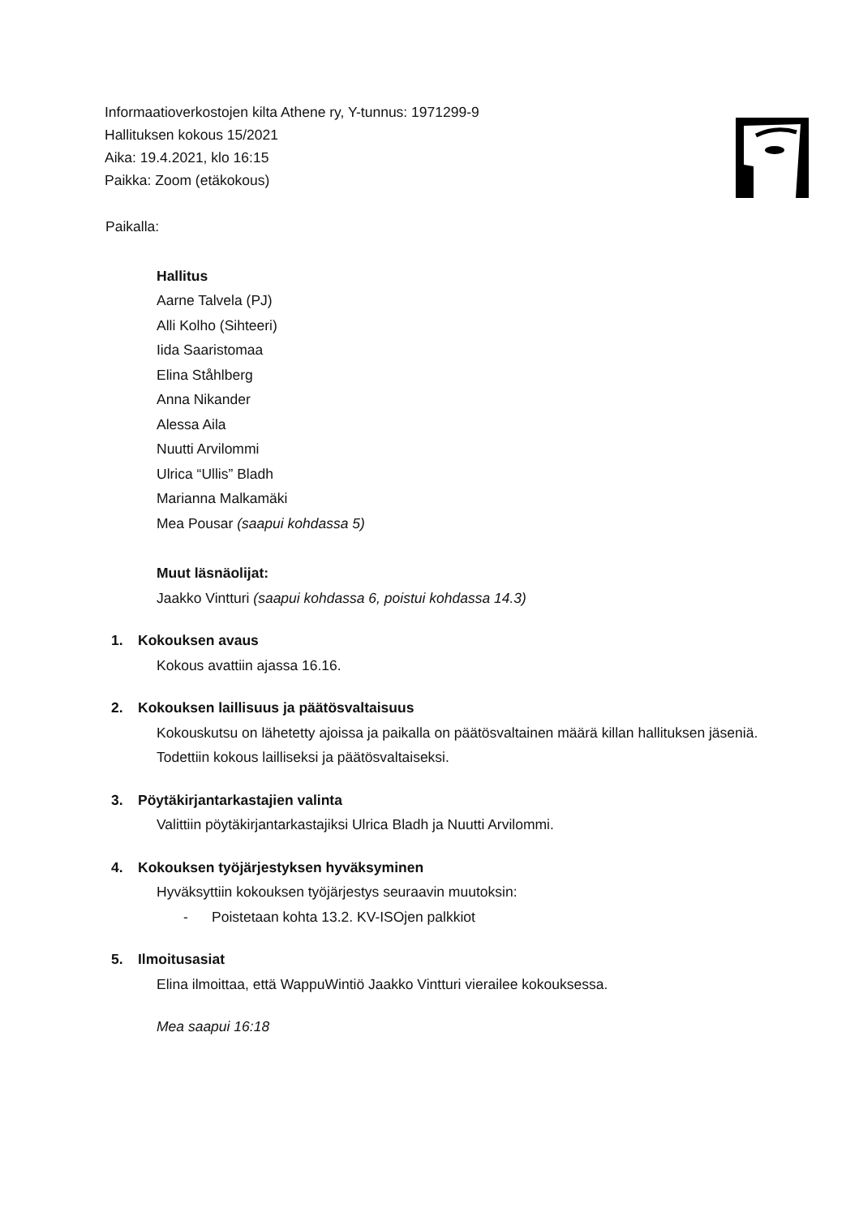Informaatioverkostojen kilta Athene ry, Y-tunnus: 1971299-9
Hallituksen kokous 15/2021
Aika: 19.4.2021, klo 16:15
Paikka: Zoom (etäkokous)
Paikalla:
Hallitus
Aarne Talvela (PJ)
Alli Kolho (Sihteeri)
Iida Saaristomaa
Elina Ståhlberg
Anna Nikander
Alessa Aila
Nuutti Arvilommi
Ulrica “Ullis” Bladh
Marianna Malkamäki
Mea Pousar (saapui kohdassa 5)
Muut läsnäolijat:
Jaakko Vintturi (saapui kohdassa 6, poistui kohdassa 14.3)
1. Kokouksen avaus
Kokous avattiin ajassa 16.16.
2. Kokouksen laillisuus ja päätösvaltaisuus
Kokouskutsu on lähetetty ajoissa ja paikalla on päätösvaltainen määrä killan hallituksen jäseniä. Todettiin kokous lailliseksi ja päätösvaltaiseksi.
3. Pöytäkirjantarkastajien valinta
Valittiin pöytäkirjantarkastajiksi Ulrica Bladh ja Nuutti Arvilommi.
4. Kokouksen työjärjestyksen hyväksyminen
Hyväksyttiin kokouksen työjärjestys seuraavin muutoksin:
- Poistetaan kohta 13.2. KV-ISOjen palkkiot
5. Ilmoitusasiat
Elina ilmoittaa, että WappuWintiö Jaakko Vintturi vierailee kokouksessa.
Mea saapui 16:18